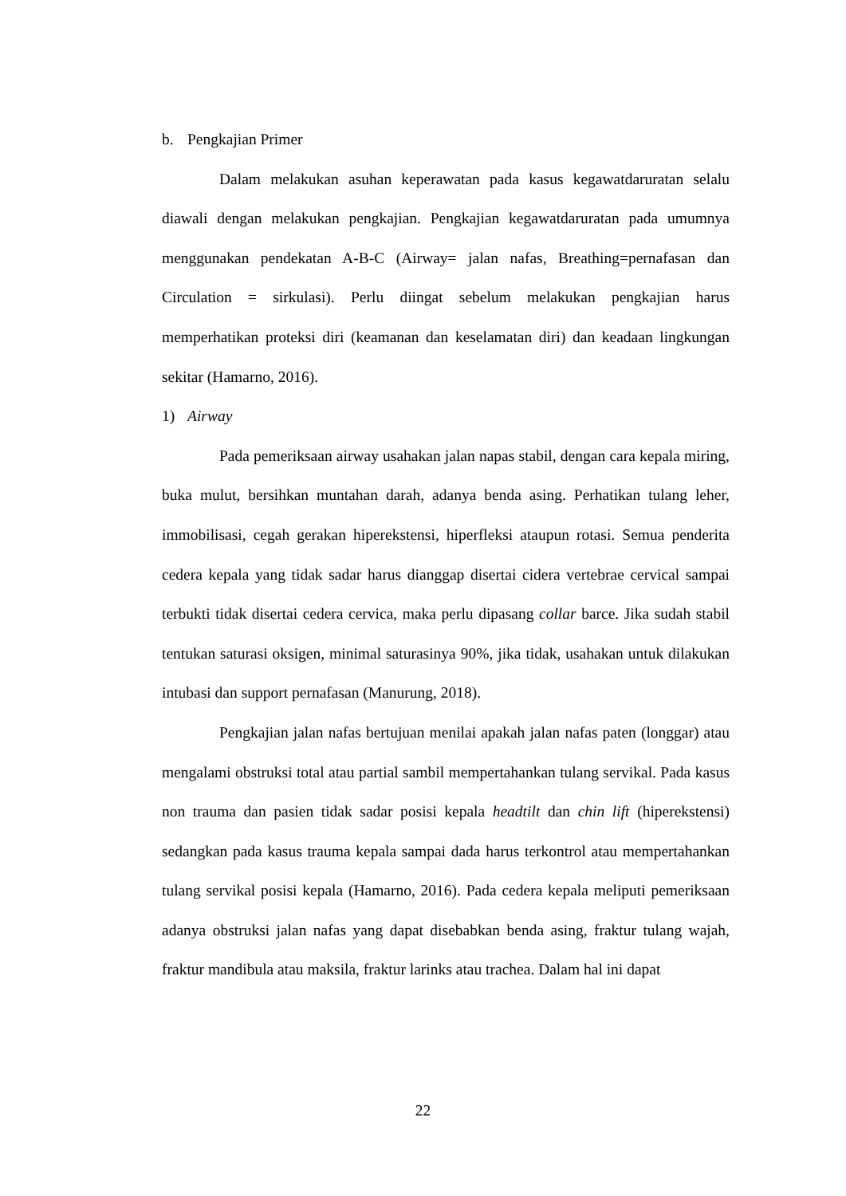b. Pengkajian Primer
Dalam melakukan asuhan keperawatan pada kasus kegawatdaruratan selalu diawali dengan melakukan pengkajian. Pengkajian kegawatdaruratan pada umumnya menggunakan pendekatan A-B-C (Airway= jalan nafas, Breathing=pernafasan dan Circulation = sirkulasi). Perlu diingat sebelum melakukan pengkajian harus memperhatikan proteksi diri (keamanan dan keselamatan diri) dan keadaan lingkungan sekitar (Hamarno, 2016).
1) Airway
Pada pemeriksaan airway usahakan jalan napas stabil, dengan cara kepala miring, buka mulut, bersihkan muntahan darah, adanya benda asing. Perhatikan tulang leher, immobilisasi, cegah gerakan hiperekstensi, hiperfleksi ataupun rotasi. Semua penderita cedera kepala yang tidak sadar harus dianggap disertai cidera vertebrae cervical sampai terbukti tidak disertai cedera cervica, maka perlu dipasang collar barce. Jika sudah stabil tentukan saturasi oksigen, minimal saturasinya 90%, jika tidak, usahakan untuk dilakukan intubasi dan support pernafasan (Manurung, 2018).
Pengkajian jalan nafas bertujuan menilai apakah jalan nafas paten (longgar) atau mengalami obstruksi total atau partial sambil mempertahankan tulang servikal. Pada kasus non trauma dan pasien tidak sadar posisi kepala headtilt dan chin lift (hiperekstensi) sedangkan pada kasus trauma kepala sampai dada harus terkontrol atau mempertahankan tulang servikal posisi kepala (Hamarno, 2016). Pada cedera kepala meliputi pemeriksaan adanya obstruksi jalan nafas yang dapat disebabkan benda asing, fraktur tulang wajah, fraktur mandibula atau maksila, fraktur larinks atau trachea. Dalam hal ini dapat
22